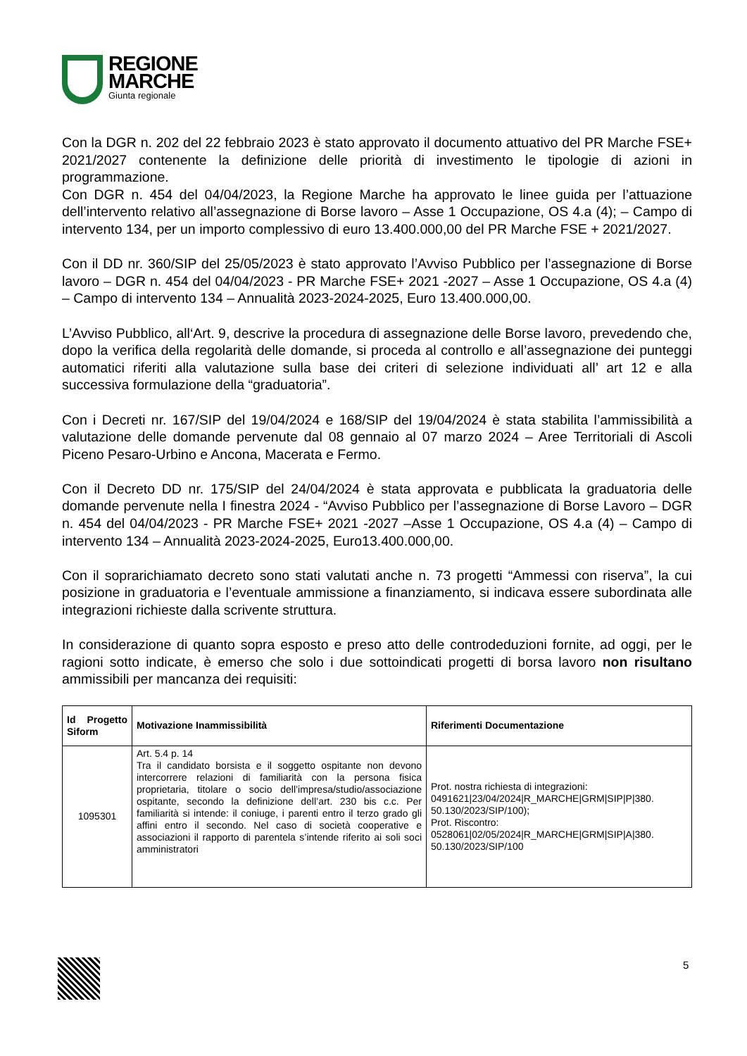REGIONE
MARCHE
Giunta regionale
Con la DGR n. 202 del 22 febbraio 2023 è stato approvato il documento attuativo del PR Marche FSE+ 2021/2027 contenente la definizione delle priorità di investimento le tipologie di azioni in programmazione.
Con DGR n. 454 del 04/04/2023, la Regione Marche ha approvato le linee guida per l’attuazione dell’intervento relativo all’assegnazione di Borse lavoro – Asse 1 Occupazione, OS 4.a (4); – Campo di intervento 134, per un importo complessivo di euro 13.400.000,00 del PR Marche FSE + 2021/2027.
Con il DD nr. 360/SIP del 25/05/2023 è stato approvato l’Avviso Pubblico per l’assegnazione di Borse lavoro – DGR n. 454 del 04/04/2023 - PR Marche FSE+ 2021 -2027 – Asse 1 Occupazione, OS 4.a (4) – Campo di intervento 134 – Annualità 2023-2024-2025, Euro 13.400.000,00.
L’Avviso Pubblico, all‘Art. 9, descrive la procedura di assegnazione delle Borse lavoro, prevedendo che, dopo la verifica della regolarità delle domande, si proceda al controllo e all’assegnazione dei punteggi automatici riferiti alla valutazione sulla base dei criteri di selezione individuati all’ art 12 e alla successiva formulazione della “graduatoria”.
Con i Decreti nr. 167/SIP del 19/04/2024 e 168/SIP del 19/04/2024 è stata stabilita l’ammissibilità a valutazione delle domande pervenute dal 08 gennaio al 07 marzo 2024 – Aree Territoriali di Ascoli Piceno Pesaro-Urbino e Ancona, Macerata e Fermo.
Con il Decreto DD nr. 175/SIP del 24/04/2024 è stata approvata e pubblicata la graduatoria delle domande pervenute nella I finestra 2024 - “Avviso Pubblico per l’assegnazione di Borse Lavoro – DGR n. 454 del 04/04/2023 - PR Marche FSE+ 2021 -2027 –Asse 1 Occupazione, OS 4.a (4) – Campo di intervento 134 – Annualità 2023-2024-2025, Euro13.400.000,00.
Con il soprarichiamato decreto sono stati valutati anche n. 73 progetti “Ammessi con riserva”, la cui posizione in graduatoria e l’eventuale ammissione a finanziamento, si indicava essere subordinata alle integrazioni richieste dalla scrivente struttura.
In considerazione di quanto sopra esposto e preso atto delle controdeduzioni fornite, ad oggi, per le ragioni sotto indicate, è emerso che solo i due sottoindicati progetti di borsa lavoro non risultano ammissibili per mancanza dei requisiti:
| Id Progetto Siform | Motivazione Inammissibilità | Riferimenti Documentazione |
| --- | --- | --- |
| 1095301 | Art. 5.4 p. 14 Tra il candidato borsista e il soggetto ospitante non devono intercorrere relazioni di familiarità con la persona fisica proprietaria, titolare o socio dell’impresa/studio/associazione ospitante, secondo la definizione dell’art. 230 bis c.c. Per familiarità si intende: il coniuge, i parenti entro il terzo grado gli affini entro il secondo. Nel caso di società cooperative e associazioni il rapporto di parentela s’intende riferito ai soli soci amministratori | Prot. nostra richiesta di integrazioni: 0491621/23/04/2024/R_MARCHE/GRM/SIP/P/380. 50.130/2023/SIP/100); Prot. Riscontro: 0528061/02/05/2024/R_MARCHE/GRM/SIP/A/380. 50.130/2023/SIP/100 |
5